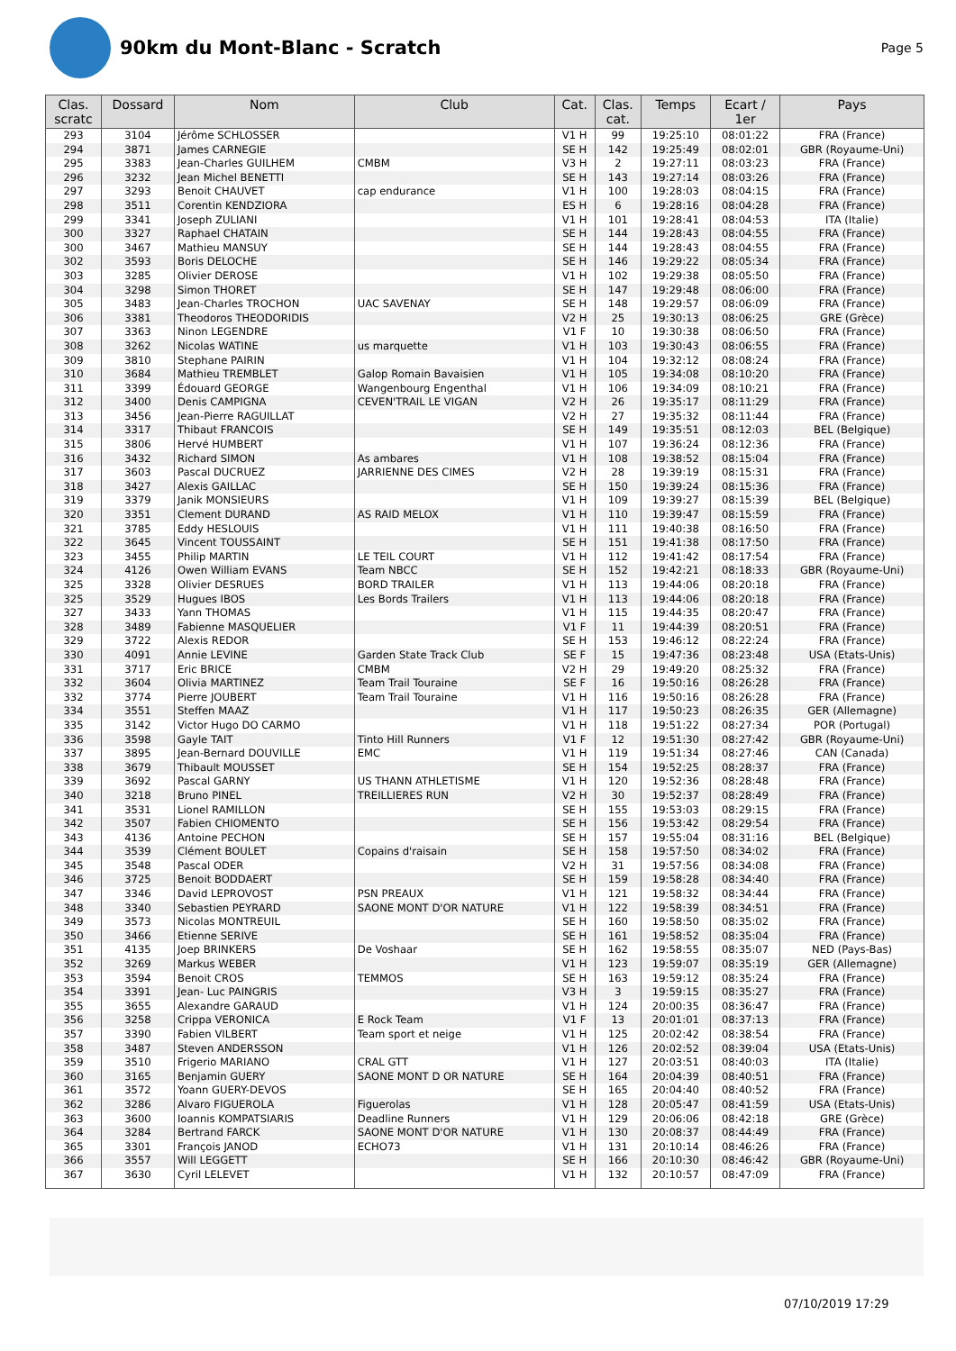90km du Mont-Blanc - Scratch
Page 5
| Clas. scratc | Dossard | Nom | Club | Cat. | Clas. cat. | Temps | Ecart / 1er | Pays |
| --- | --- | --- | --- | --- | --- | --- | --- | --- |
| 293 | 3104 | Jérôme SCHLOSSER | | V1 H | 99 | 19:25:10 | 08:01:22 | FRA (France) |
| 294 | 3871 | James CARNEGIE | | SE H | 142 | 19:25:49 | 08:02:01 | GBR (Royaume-Uni) |
| 295 | 3383 | Jean-Charles GUILHEM | CMBM | V3 H | 2 | 19:27:11 | 08:03:23 | FRA (France) |
| 296 | 3232 | Jean Michel BENETTI | | SE H | 143 | 19:27:14 | 08:03:26 | FRA (France) |
| 297 | 3293 | Benoit CHAUVET | cap endurance | V1 H | 100 | 19:28:03 | 08:04:15 | FRA (France) |
| 298 | 3511 | Corentin KENDZIORA | | ES H | 6 | 19:28:16 | 08:04:28 | FRA (France) |
| 299 | 3341 | Joseph ZULIANI | | V1 H | 101 | 19:28:41 | 08:04:53 | ITA (Italie) |
| 300 | 3327 | Raphael CHATAIN | | SE H | 144 | 19:28:43 | 08:04:55 | FRA (France) |
| 300 | 3467 | Mathieu MANSUY | | SE H | 144 | 19:28:43 | 08:04:55 | FRA (France) |
| 302 | 3593 | Boris DELOCHE | | SE H | 146 | 19:29:22 | 08:05:34 | FRA (France) |
| 303 | 3285 | Olivier DEROSE | | V1 H | 102 | 19:29:38 | 08:05:50 | FRA (France) |
| 304 | 3298 | Simon THORET | | SE H | 147 | 19:29:48 | 08:06:00 | FRA (France) |
| 305 | 3483 | Jean-Charles TROCHON | UAC SAVENAY | SE H | 148 | 19:29:57 | 08:06:09 | FRA (France) |
| 306 | 3381 | Theodoros THEODORIDIS | | V2 H | 25 | 19:30:13 | 08:06:25 | GRE (Grèce) |
| 307 | 3363 | Ninon LEGENDRE | | V1 F | 10 | 19:30:38 | 08:06:50 | FRA (France) |
| 308 | 3262 | Nicolas WATINE | us marquette | V1 H | 103 | 19:30:43 | 08:06:55 | FRA (France) |
| 309 | 3810 | Stephane PAIRIN | | V1 H | 104 | 19:32:12 | 08:08:24 | FRA (France) |
| 310 | 3684 | Mathieu TREMBLET | Galop Romain Bavaisien | V1 H | 105 | 19:34:08 | 08:10:20 | FRA (France) |
| 311 | 3399 | Édouard GEORGE | Wangenbourg Engenthal | V1 H | 106 | 19:34:09 | 08:10:21 | FRA (France) |
| 312 | 3400 | Denis CAMPIGNA | CEVEN'TRAIL LE VIGAN | V2 H | 26 | 19:35:17 | 08:11:29 | FRA (France) |
| 313 | 3456 | Jean-Pierre RAGUILLAT | | V2 H | 27 | 19:35:32 | 08:11:44 | FRA (France) |
| 314 | 3317 | Thibaut FRANCOIS | | SE H | 149 | 19:35:51 | 08:12:03 | BEL (Belgique) |
| 315 | 3806 | Hervé HUMBERT | | V1 H | 107 | 19:36:24 | 08:12:36 | FRA (France) |
| 316 | 3432 | Richard SIMON | As ambares | V1 H | 108 | 19:38:52 | 08:15:04 | FRA (France) |
| 317 | 3603 | Pascal DUCRUEZ | JARRIENNE DES CIMES | V2 H | 28 | 19:39:19 | 08:15:31 | FRA (France) |
| 318 | 3427 | Alexis GAILLAC | | SE H | 150 | 19:39:24 | 08:15:36 | FRA (France) |
| 319 | 3379 | Janik MONSIEURS | | V1 H | 109 | 19:39:27 | 08:15:39 | BEL (Belgique) |
| 320 | 3351 | Clement DURAND | AS RAID MELOX | V1 H | 110 | 19:39:47 | 08:15:59 | FRA (France) |
| 321 | 3785 | Eddy HESLOUIS | | V1 H | 111 | 19:40:38 | 08:16:50 | FRA (France) |
| 322 | 3645 | Vincent TOUSSAINT | | SE H | 151 | 19:41:38 | 08:17:50 | FRA (France) |
| 323 | 3455 | Philip MARTIN | LE TEIL COURT | V1 H | 112 | 19:41:42 | 08:17:54 | FRA (France) |
| 324 | 4126 | Owen William EVANS | Team NBCC | SE H | 152 | 19:42:21 | 08:18:33 | GBR (Royaume-Uni) |
| 325 | 3328 | Olivier DESRUES | BORD TRAILER | V1 H | 113 | 19:44:06 | 08:20:18 | FRA (France) |
| 325 | 3529 | Hugues IBOS | Les Bords Trailers | V1 H | 113 | 19:44:06 | 08:20:18 | FRA (France) |
| 327 | 3433 | Yann THOMAS | | V1 H | 115 | 19:44:35 | 08:20:47 | FRA (France) |
| 328 | 3489 | Fabienne MASQUELIER | | V1 F | 11 | 19:44:39 | 08:20:51 | FRA (France) |
| 329 | 3722 | Alexis REDOR | | SE H | 153 | 19:46:12 | 08:22:24 | FRA (France) |
| 330 | 4091 | Annie LEVINE | Garden State Track Club | SE F | 15 | 19:47:36 | 08:23:48 | USA (Etats-Unis) |
| 331 | 3717 | Eric BRICE | CMBM | V2 H | 29 | 19:49:20 | 08:25:32 | FRA (France) |
| 332 | 3604 | Olivia MARTINEZ | Team Trail Touraine | SE F | 16 | 19:50:16 | 08:26:28 | FRA (France) |
| 332 | 3774 | Pierre JOUBERT | Team Trail Touraine | V1 H | 116 | 19:50:16 | 08:26:28 | FRA (France) |
| 334 | 3551 | Steffen MAAZ | | V1 H | 117 | 19:50:23 | 08:26:35 | GER (Allemagne) |
| 335 | 3142 | Victor Hugo DO CARMO | | V1 H | 118 | 19:51:22 | 08:27:34 | POR (Portugal) |
| 336 | 3598 | Gayle TAIT | Tinto Hill Runners | V1 F | 12 | 19:51:30 | 08:27:42 | GBR (Royaume-Uni) |
| 337 | 3895 | Jean-Bernard DOUVILLE | EMC | V1 H | 119 | 19:51:34 | 08:27:46 | CAN (Canada) |
| 338 | 3679 | Thibault MOUSSET | | SE H | 154 | 19:52:25 | 08:28:37 | FRA (France) |
| 339 | 3692 | Pascal GARNY | US THANN ATHLETISME | V1 H | 120 | 19:52:36 | 08:28:48 | FRA (France) |
| 340 | 3218 | Bruno PINEL | TREILLIERES RUN | V2 H | 30 | 19:52:37 | 08:28:49 | FRA (France) |
| 341 | 3531 | Lionel RAMILLON | | SE H | 155 | 19:53:03 | 08:29:15 | FRA (France) |
| 342 | 3507 | Fabien CHIOMENTO | | SE H | 156 | 19:53:42 | 08:29:54 | FRA (France) |
| 343 | 4136 | Antoine PECHON | | SE H | 157 | 19:55:04 | 08:31:16 | BEL (Belgique) |
| 344 | 3539 | Clément BOULET | Copains d'raisain | SE H | 158 | 19:57:50 | 08:34:02 | FRA (France) |
| 345 | 3548 | Pascal ODER | | V2 H | 31 | 19:57:56 | 08:34:08 | FRA (France) |
| 346 | 3725 | Benoit BODDAERT | | SE H | 159 | 19:58:28 | 08:34:40 | FRA (France) |
| 347 | 3346 | David LEPROVOST | PSN PREAUX | V1 H | 121 | 19:58:32 | 08:34:44 | FRA (France) |
| 348 | 3340 | Sebastien PEYRARD | SAONE MONT D'OR NATURE | V1 H | 122 | 19:58:39 | 08:34:51 | FRA (France) |
| 349 | 3573 | Nicolas MONTREUIL | | SE H | 160 | 19:58:50 | 08:35:02 | FRA (France) |
| 350 | 3466 | Etienne SERIVE | | SE H | 161 | 19:58:52 | 08:35:04 | FRA (France) |
| 351 | 4135 | Joep BRINKERS | De Voshaar | SE H | 162 | 19:58:55 | 08:35:07 | NED (Pays-Bas) |
| 352 | 3269 | Markus WEBER | | V1 H | 123 | 19:59:07 | 08:35:19 | GER (Allemagne) |
| 353 | 3594 | Benoit CROS | TEMMOS | SE H | 163 | 19:59:12 | 08:35:24 | FRA (France) |
| 354 | 3391 | Jean- Luc PAINGRIS | | V3 H | 3 | 19:59:15 | 08:35:27 | FRA (France) |
| 355 | 3655 | Alexandre GARAUD | | V1 H | 124 | 20:00:35 | 08:36:47 | FRA (France) |
| 356 | 3258 | Crippa VERONICA | E Rock Team | V1 F | 13 | 20:01:01 | 08:37:13 | FRA (France) |
| 357 | 3390 | Fabien VILBERT | Team sport et neige | V1 H | 125 | 20:02:42 | 08:38:54 | FRA (France) |
| 358 | 3487 | Steven ANDERSSON | | V1 H | 126 | 20:02:52 | 08:39:04 | USA (Etats-Unis) |
| 359 | 3510 | Frigerio MARIANO | CRAL GTT | V1 H | 127 | 20:03:51 | 08:40:03 | ITA (Italie) |
| 360 | 3165 | Benjamin GUERY | SAONE MONT D OR NATURE | SE H | 164 | 20:04:39 | 08:40:51 | FRA (France) |
| 361 | 3572 | Yoann GUERY-DEVOS | | SE H | 165 | 20:04:40 | 08:40:52 | FRA (France) |
| 362 | 3286 | Alvaro FIGUEROLA | Figuerolas | V1 H | 128 | 20:05:47 | 08:41:59 | USA (Etats-Unis) |
| 363 | 3600 | Ioannis KOMPATSIARIS | Deadline Runners | V1 H | 129 | 20:06:06 | 08:42:18 | GRE (Grèce) |
| 364 | 3284 | Bertrand FARCK | SAONE MONT D'OR NATURE | V1 H | 130 | 20:08:37 | 08:44:49 | FRA (France) |
| 365 | 3301 | François JANOD | ECHO73 | V1 H | 131 | 20:10:14 | 08:46:26 | FRA (France) |
| 366 | 3557 | Will LEGGETT | | SE H | 166 | 20:10:30 | 08:46:42 | GBR (Royaume-Uni) |
| 367 | 3630 | Cyril LELEVET | | V1 H | 132 | 20:10:57 | 08:47:09 | FRA (France) |
07/10/2019 17:29